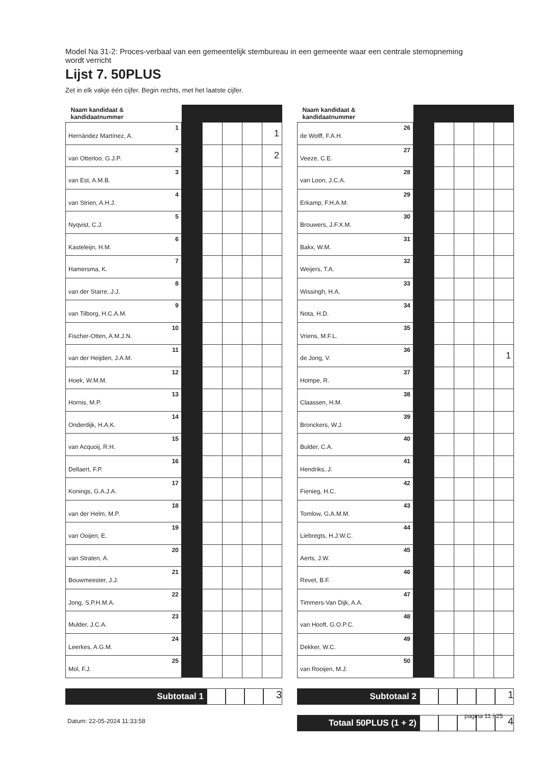Model Na 31-2: Proces-verbaal van een gemeentelijk stembureau in een gemeente waar een centrale stemopneming wordt verricht
Lijst 7. 50PLUS
Zet in elk vakje één cijfer. Begin rechts, met het laatste cijfer.
| Naam kandidaat & kandidaatnummer | | | | | | |
| --- | --- | --- | --- | --- | --- | --- |
| Hernández Martínez, A. | 1 | | | | | 1 |
| van Otterloo, G.J.P. | 2 | | | | | 2 |
| van Est, A.M.B. | 3 | | | | | |
| van Strien, A.H.J. | 4 | | | | | |
| Nyqvist, C.J. | 5 | | | | | |
| Kasteleijn, H.M. | 6 | | | | | |
| Hamersma, K. | 7 | | | | | |
| van der Starre, J.J. | 8 | | | | | |
| van Tilborg, H.C.A.M. | 9 | | | | | |
| Fischer-Otten, A.M.J.N. | 10 | | | | | |
| van der Heijden, J.A.M. | 11 | | | | | |
| Hoek, W.M.M. | 12 | | | | | |
| Hornis, M.P. | 13 | | | | | |
| Onderdijk, H.A.K. | 14 | | | | | |
| van Acquoij, R.H. | 15 | | | | | |
| Dellaert, F.P. | 16 | | | | | |
| Konings, G.A.J.A. | 17 | | | | | |
| van der Helm, M.P. | 18 | | | | | |
| van Ooijen, E. | 19 | | | | | |
| van Straten, A. | 20 | | | | | |
| Bouwmeester, J.J. | 21 | | | | | |
| Jong, S.P.H.M.A. | 22 | | | | | |
| Mulder, J.C.A. | 23 | | | | | |
| Leerkes, A.G.M. | 24 | | | | | |
| Mol, F.J. | 25 | | | | | |
Subtotaal 1
3
| Naam kandidaat & kandidaatnummer | | | | | | |
| --- | --- | --- | --- | --- | --- | --- |
| de Wolff, F.A.H. | 26 | | | | | |
| Veeze, C.E. | 27 | | | | | |
| van Loon, J.C.A. | 28 | | | | | |
| Erkamp, F.H.A.M. | 29 | | | | | |
| Brouwers, J.F.X.M. | 30 | | | | | |
| Bakx, W.M. | 31 | | | | | |
| Weijers, T.A. | 32 | | | | | |
| Wissingh, H.A. | 33 | | | | | |
| Nota, H.D. | 34 | | | | | |
| Vriens, M.F.L. | 35 | | | | | |
| de Jong, V. | 36 | | | | | 1 |
| Hompe, R. | 37 | | | | | |
| Claassen, H.M. | 38 | | | | | |
| Bronckers, W.J. | 39 | | | | | |
| Bulder, C.A. | 40 | | | | | |
| Hendriks, J. | 41 | | | | | |
| Fienieg, H.C. | 42 | | | | | |
| Tomlow, G.A.M.M. | 43 | | | | | |
| Liebregts, H.J.W.C. | 44 | | | | | |
| Aerts, J.W. | 45 | | | | | |
| Revet, B.F. | 46 | | | | | |
| Timmers-Van Dijk, A.A. | 47 | | | | | |
| van Hooft, G.O.P.C. | 48 | | | | | |
| Dekker, W.C. | 49 | | | | | |
| van Rooijen, M.J. | 50 | | | | | |
Subtotaal 2
1
Totaal 50PLUS (1 + 2)
4
Datum: 22-05-2024 11:33:58
pagina 11 / 25